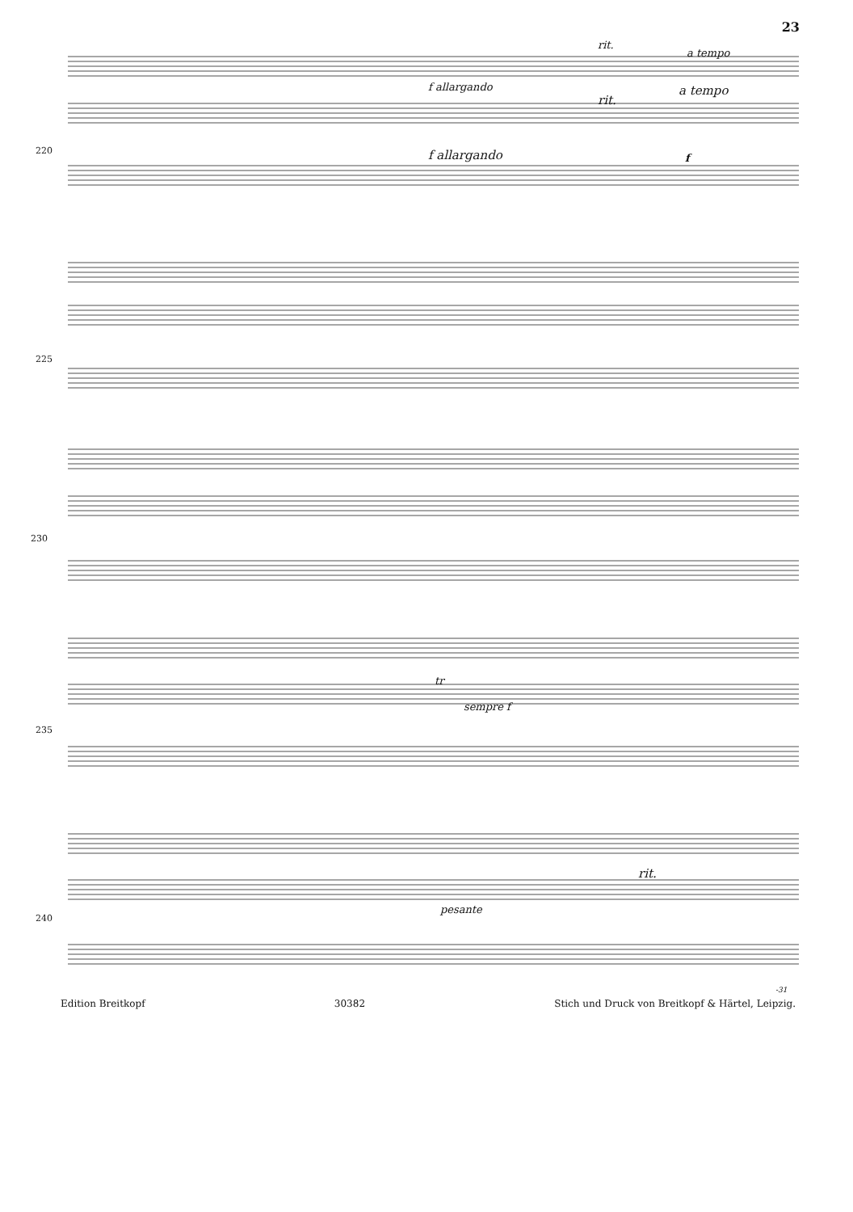23
rit.
a tempo
f allargando a tempo
rit.
f allargando f
220
225
230
235
240
sempre f
tr
pesante
rit.
-31
Edition Breitkopf 30382 Stich und Druck von Breitkopf & Härtel, Leipzig.